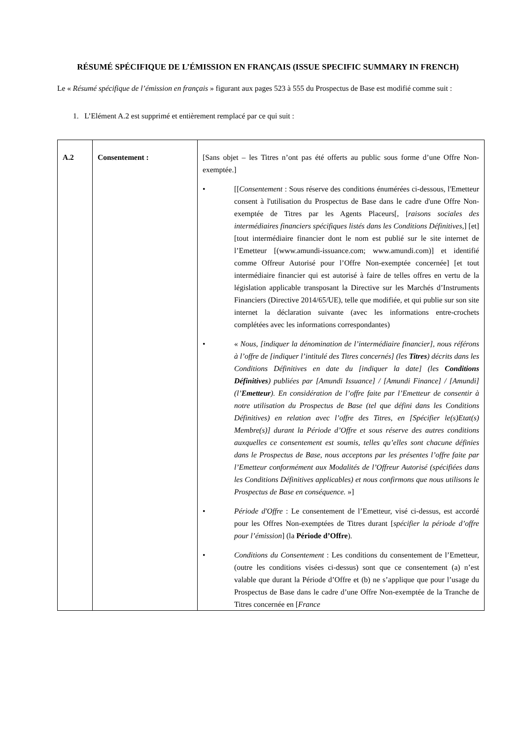RÉSUMÉ SPÉCIFIQUE DE L’ÉMISSION EN FRANÇAIS (ISSUE SPECIFIC SUMMARY IN FRENCH)
Le « Résumé spécifique de l’émission en français » figurant aux pages 523 à 555 du Prospectus de Base est modifié comme suit :
1. L’Elément A.2 est supprimé et entièrement remplacé par ce qui suit :
| A.2 | Consentement : | [Sans objet – les Titres n’ont pas été offerts au public sous forme d’une Offre Non-exemptée.] • [[ Consentement : Sous réserve des conditions énumérées ci-dessous, l'Emetteur consent à l'utilisation du Prospectus de Base dans le cadre d'une Offre Non-exemptée de Titres par les Agents Placeurs[, [ raisons sociales des intermédiaires financiers spécifiques listés dans les Conditions Définitives, ] [et] [tout intermédiaire financier dont le nom est publié sur le site internet de l’Emetteur [(www.amundi-issuance.com; www.amundi.com)] et identifié comme Offreur Autorisé pour l’Offre Non-exemptée concernée] [et tout intermédiaire financier qui est autorisé à faire de telles offres en vertu de la législation applicable transposant la Directive sur les Marchés d’Instruments Financiers (Directive 2014/65/UE), telle que modifiée, et qui publie sur son site internet la déclaration suivante (avec les informations entre-crochets complétées avec les informations correspondantes) • « Nous, [indiquer la dénomination de l’intermédiaire financier], nous référons à l’offre de [indiquer l’intitulé des Titres concernés] (les Titres ) décrits dans les Conditions Définitives en date du [indiquer la date] (les Conditions Définitives ) publiées par [Amundi Issuance] / [Amundi Finance] / [Amundi] (l’ Emetteur ). En considération de l’offre faite par l’Emetteur de consentir à notre utilisation du Prospectus de Base (tel que défini dans les Conditions Définitives) en relation avec l’offre des Titres, en [Spécifier le(s)Etat(s) Membre(s)] durant la Période d’Offre et sous réserve des autres conditions auxquelles ce consentement est soumis, telles qu’elles sont chacune définies dans le Prospectus de Base, nous acceptons par les présentes l’offre faite par l’Emetteur conformément aux Modalités de l’Offreur Autorisé (spécifiées dans les Conditions Définitives applicables) et nous confirmons que nous utilisons le Prospectus de Base en conséquence. »] • Période d'Offre : Le consentement de l’Emetteur, visé ci-dessus, est accordé pour les Offres Non-exemptées de Titres durant [ spécifier la période d’offre pour l’émission ] (la Période d’Offre ). • Conditions du Consentement : Les conditions du consentement de l’Emetteur, (outre les conditions visées ci-dessus) sont que ce consentement (a) n’est valable que durant la Période d’Offre et (b) ne s’applique que pour l’usage du Prospectus de Base dans le cadre d’une Offre Non-exemptée de la Tranche de Titres concernée en [ France |